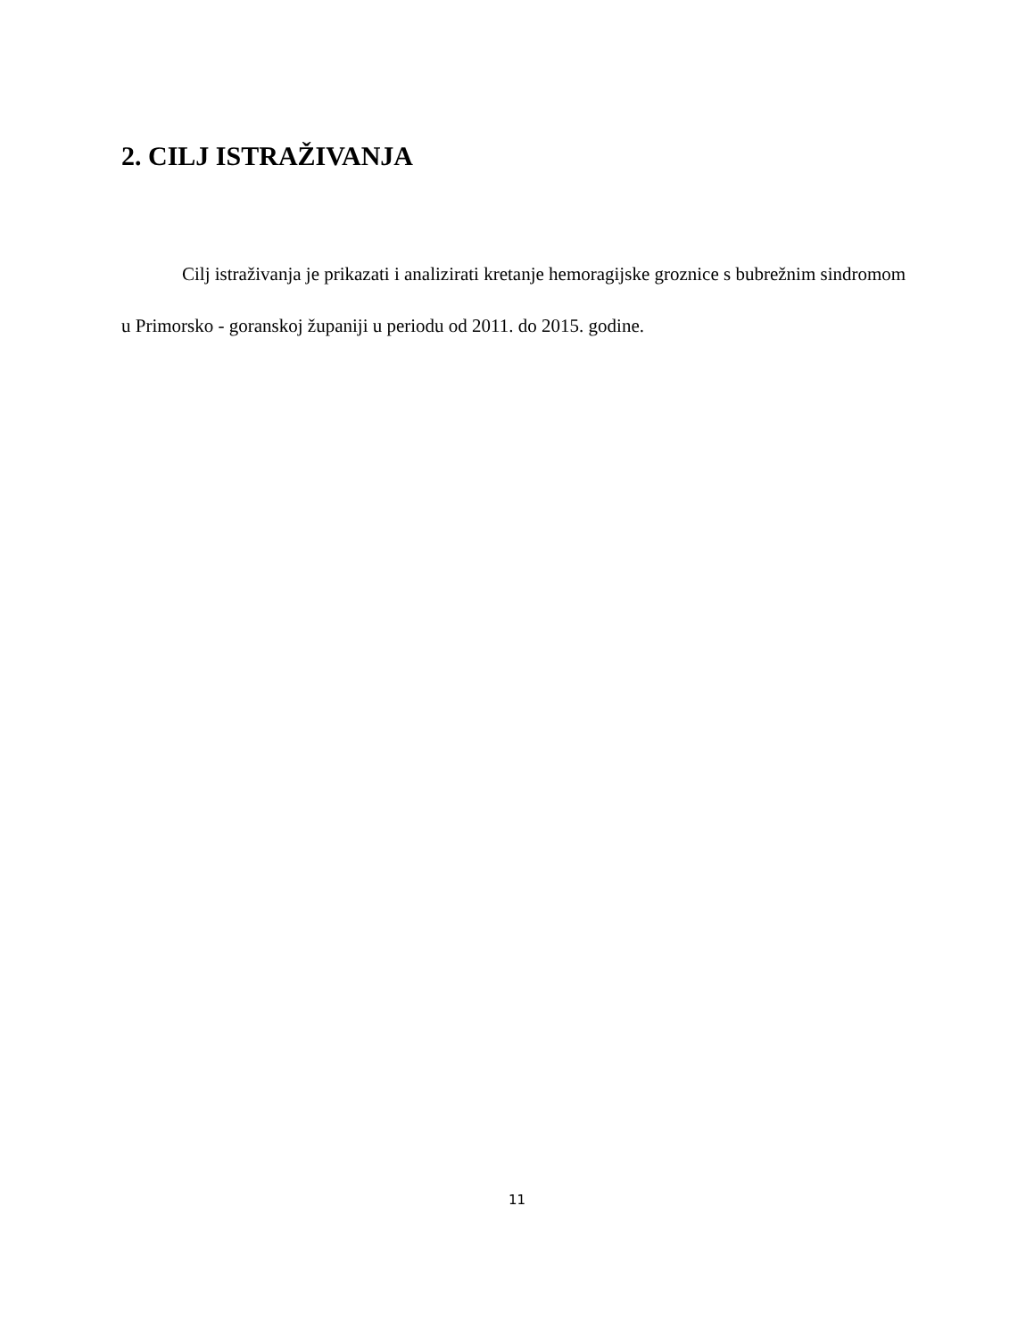2. CILJ ISTRAŽIVANJA
Cilj istraživanja je prikazati i analizirati kretanje hemoragijske groznice s bubrežnim sindromom u Primorsko - goranskoj županiji u periodu od 2011. do 2015. godine.
11